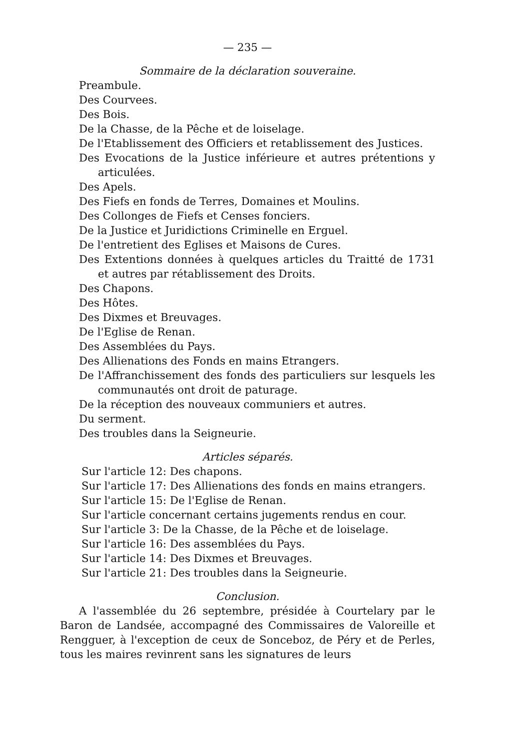— 235 —
Sommaire de la déclaration souveraine.
Preambule.
Des Courvees.
Des Bois.
De la Chasse, de la Pêche et de loiselage.
De l'Etablissement des Officiers et retablissement des Justices.
Des Evocations de la Justice inférieure et autres prétentions y articulées.
Des Apels.
Des Fiefs en fonds de Terres, Domaines et Moulins.
Des Collonges de Fiefs et Censes fonciers.
De la Justice et Juridictions Criminelle en Erguel.
De l'entretient des Eglises et Maisons de Cures.
Des Extentions données à quelques articles du Traitté de 1731 et autres par rétablissement des Droits.
Des Chapons.
Des Hôtes.
Des Dixmes et Breuvages.
De l'Eglise de Renan.
Des Assemblées du Pays.
Des Allienations des Fonds en mains Etrangers.
De l'Affranchissement des fonds des particuliers sur lesquels les communautés ont droit de paturage.
De la réception des nouveaux communiers et autres.
Du serment.
Des troubles dans la Seigneurie.
Articles séparés.
Sur l'article 12: Des chapons.
Sur l'article 17: Des Allienations des fonds en mains etrangers.
Sur l'article 15: De l'Eglise de Renan.
Sur l'article concernant certains jugements rendus en cour.
Sur l'article 3: De la Chasse, de la Pêche et de loiselage.
Sur l'article 16: Des assemblées du Pays.
Sur l'article 14: Des Dixmes et Breuvages.
Sur l'article 21: Des troubles dans la Seigneurie.
Conclusion.
A l'assemblée du 26 septembre, présidée à Courtelary par le Baron de Landsée, accompagné des Commissaires de Valoreille et Rengguer, à l'exception de ceux de Sonceboz, de Péry et de Perles, tous les maires revinrent sans les signatures de leurs